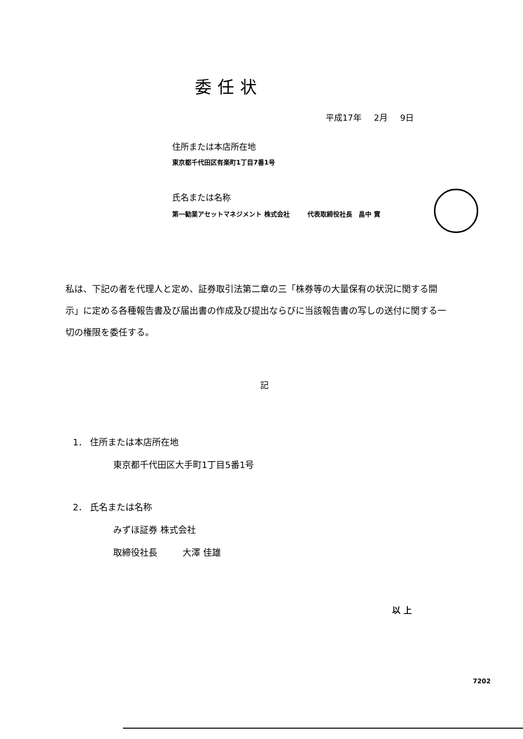委任状
平成17年 2月 9日
住所または本店所在地
東京都千代田区有楽町1丁目7番1号
氏名または名称
第一勧業アセットマネジメント 株式会社 代表取締役社長 畠中 實
私は、下記の者を代理人と定め、証券取引法第二章の三「株券等の大量保有の状況に関する開示」に定める各種報告書及び届出書の作成及び提出ならびに当該報告書の写しの送付に関する一切の権限を委任する。
記
1． 住所または本店所在地
東京都千代田区大手町1丁目5番1号
2． 氏名または名称
みずほ証券 株式会社
取締役社長 大澤 佳雄
以 上
7202